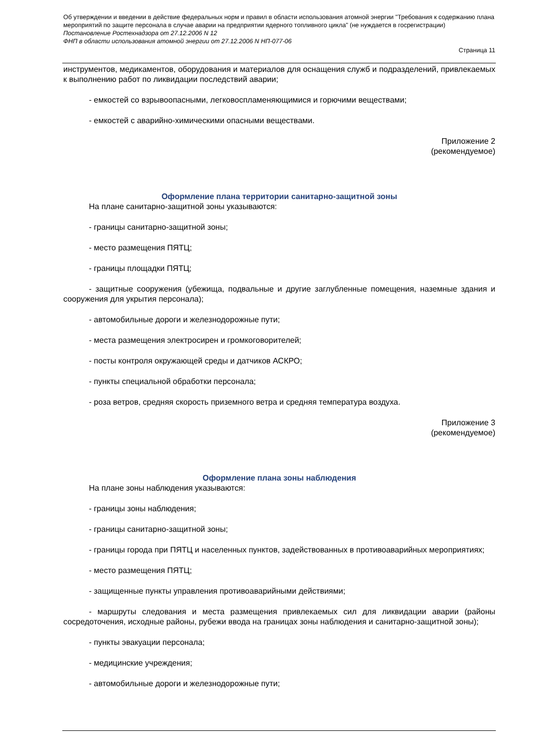Об утверждении и введении в действие федеральных норм и правил в области использования атомной энергии "Требования к содержанию плана мероприятий по защите персонала в случае аварии на предприятии ядерного топливного цикла" (не нуждается в госрегистрации)
Постановление Ростехнадзора от 27.12.2006 N 12
ФНП в области использования атомной энергии от 27.12.2006 N НП-077-06
Страница 11
инструментов, медикаментов, оборудования и материалов для оснащения служб и подразделений, привлекаемых к выполнению работ по ликвидации последствий аварии;
- емкостей со взрывоопасными, легковоспламеняющимися и горючими веществами;
- емкостей с аварийно-химическими опасными веществами.
Приложение 2
(рекомендуемое)
Оформление плана территории санитарно-защитной зоны
На плане санитарно-защитной зоны указываются:
- границы санитарно-защитной зоны;
- место размещения ПЯТЦ;
- границы площадки ПЯТЦ;
- защитные сооружения (убежища, подвальные и другие заглубленные помещения, наземные здания и сооружения для укрытия персонала);
- автомобильные дороги и железнодорожные пути;
- места размещения электросирен и громкоговорителей;
- посты контроля окружающей среды и датчиков АСКРО;
- пункты специальной обработки персонала;
- роза ветров, средняя скорость приземного ветра и средняя температура воздуха.
Приложение 3
(рекомендуемое)
Оформление плана зоны наблюдения
На плане зоны наблюдения указываются:
- границы зоны наблюдения;
- границы санитарно-защитной зоны;
- границы города при ПЯТЦ и населенных пунктов, задействованных в противоаварийных мероприятиях;
- место размещения ПЯТЦ;
- защищенные пункты управления противоаварийными действиями;
- маршруты следования и места размещения привлекаемых сил для ликвидации аварии (районы сосредоточения, исходные районы, рубежи ввода на границах зоны наблюдения и санитарно-защитной зоны);
- пункты эвакуации персонала;
- медицинские учреждения;
- автомобильные дороги и железнодорожные пути;